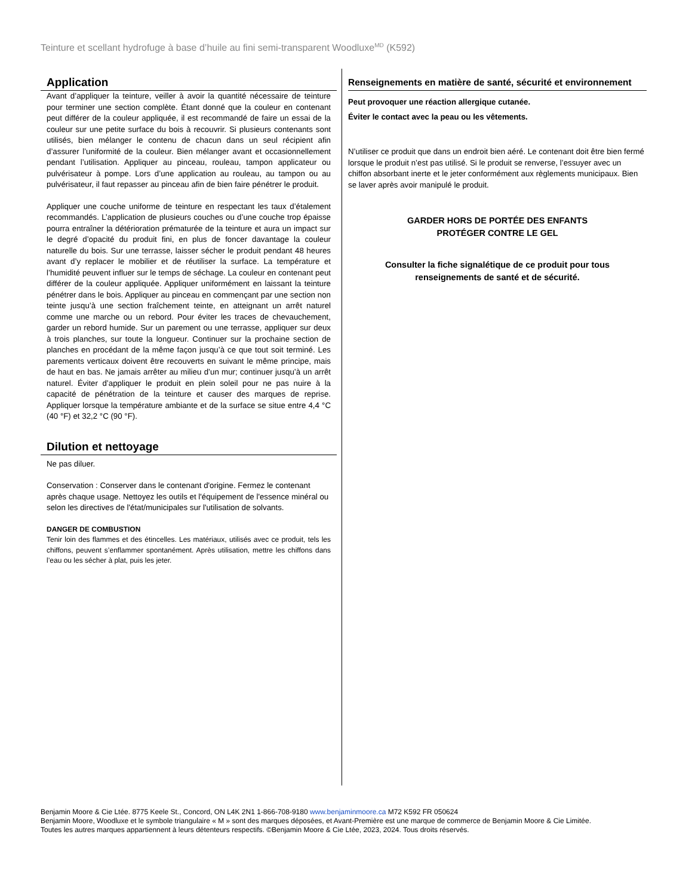Teinture et scellant hydrofuge à base d’huile au fini semi-transparent Woodluxe<sup>MD</sup> (K592)
Application
Avant d’appliquer la teinture, veiller à avoir la quantité nécessaire de teinture pour terminer une section complète. Étant donné que la couleur en contenant peut différer de la couleur appliquée, il est recommandé de faire un essai de la couleur sur une petite surface du bois à recouvrir. Si plusieurs contenants sont utilisés, bien mélanger le contenu de chacun dans un seul récipient afin d’assurer l’uniformité de la couleur. Bien mélanger avant et occasionnellement pendant l’utilisation. Appliquer au pinceau, rouleau, tampon applicateur ou pulvérisateur à pompe. Lors d’une application au rouleau, au tampon ou au pulvérisateur, il faut repasser au pinceau afin de bien faire pénétrer le produit.
Appliquer une couche uniforme de teinture en respectant les taux d’étalement recommandés. L’application de plusieurs couches ou d’une couche trop épaisse pourra entraîner la détérioration prématurée de la teinture et aura un impact sur le degré d’opacité du produit fini, en plus de foncer davantage la couleur naturelle du bois. Sur une terrasse, laisser sécher le produit pendant 48 heures avant d’y replacer le mobilier et de réutiliser la surface. La température et l’humidité peuvent influer sur le temps de séchage. La couleur en contenant peut différer de la couleur appliquée. Appliquer uniformément en laissant la teinture pénétrer dans le bois. Appliquer au pinceau en commençant par une section non teinte jusqu’à une section fraîchement teinte, en atteignant un arrêt naturel comme une marche ou un rebord. Pour éviter les traces de chevauchement, garder un rebord humide. Sur un parement ou une terrasse, appliquer sur deux à trois planches, sur toute la longueur. Continuer sur la prochaine section de planches en procédant de la même façon jusqu’à ce que tout soit terminé. Les parements verticaux doivent être recouverts en suivant le même principe, mais de haut en bas. Ne jamais arrêter au milieu d’un mur; continuer jusqu’à un arrêt naturel. Éviter d’appliquer le produit en plein soleil pour ne pas nuire à la capacité de pénétration de la teinture et causer des marques de reprise. Appliquer lorsque la température ambiante et de la surface se situe entre 4,4 °C (40 °F) et 32,2 °C (90 °F).
Dilution et nettoyage
Ne pas diluer.
Conservation : Conserver dans le contenant d'origine. Fermez le contenant après chaque usage. Nettoyez les outils et l'équipement de l'essence minéral ou selon les directives de l'état/municipales sur l'utilisation de solvants.
DANGER DE COMBUSTION
Tenir loin des flammes et des étincelles. Les matériaux, utilisés avec ce produit, tels les chiffons, peuvent s’enflammer spontanément. Après utilisation, mettre les chiffons dans l’eau ou les sécher à plat, puis les jeter.
Renseignements en matière de santé, sécurité et environnement
Peut provoquer une réaction allergique cutanée.
Éviter le contact avec la peau ou les vêtements.
N’utiliser ce produit que dans un endroit bien aéré. Le contenant doit être bien fermé lorsque le produit n’est pas utilisé. Si le produit se renverse, l’essuyer avec un chiffon absorbant inerte et le jeter conformément aux règlements municipaux. Bien se laver après avoir manipulé le produit.
GARDER HORS DE PORTÉE DES ENFANTS
PROTÉGER CONTRE LE GEL
Consulter la fiche signalétique de ce produit pour tous
renseignements de santé et de sécurité.
Benjamin Moore & Cie Ltée. 8775 Keele St., Concord, ON L4K 2N1 1-866-708-9180 www.benjaminmoore.ca M72 K592 FR 050624
Benjamin Moore, Woodluxe et le symbole triangulaire « M » sont des marques déposées, et Avant-Première est une marque de commerce de Benjamin Moore & Cie Limitée.
Toutes les autres marques appartiennent à leurs détenteurs respectifs. ©Benjamin Moore & Cie Ltée, 2023, 2024. Tous droits réservés.